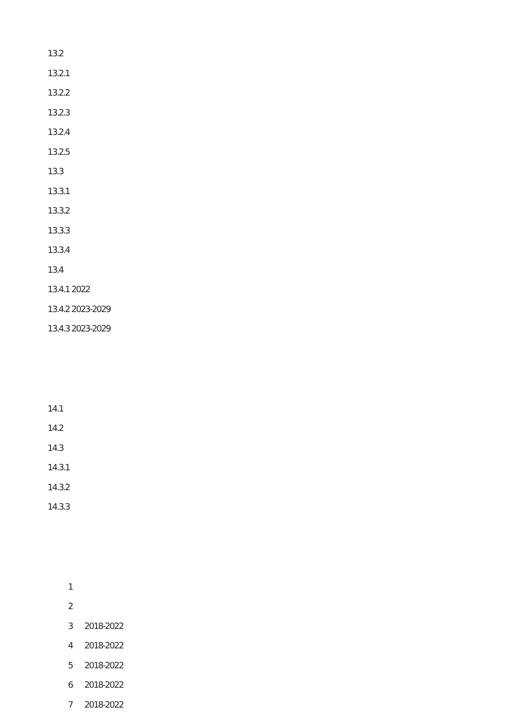13.2
13.2.1
13.2.2
13.2.3
13.2.4
13.2.5
13.3
13.3.1
13.3.2
13.3.3
13.3.4
13.4
13.4.1 2022
13.4.2 2023-2029
13.4.3 2023-2029
14.1
14.2
14.3
14.3.1
14.3.2
14.3.3
1
2
3 2018-2022
4 2018-2022
5 2018-2022
6 2018-2022
7 2018-2022